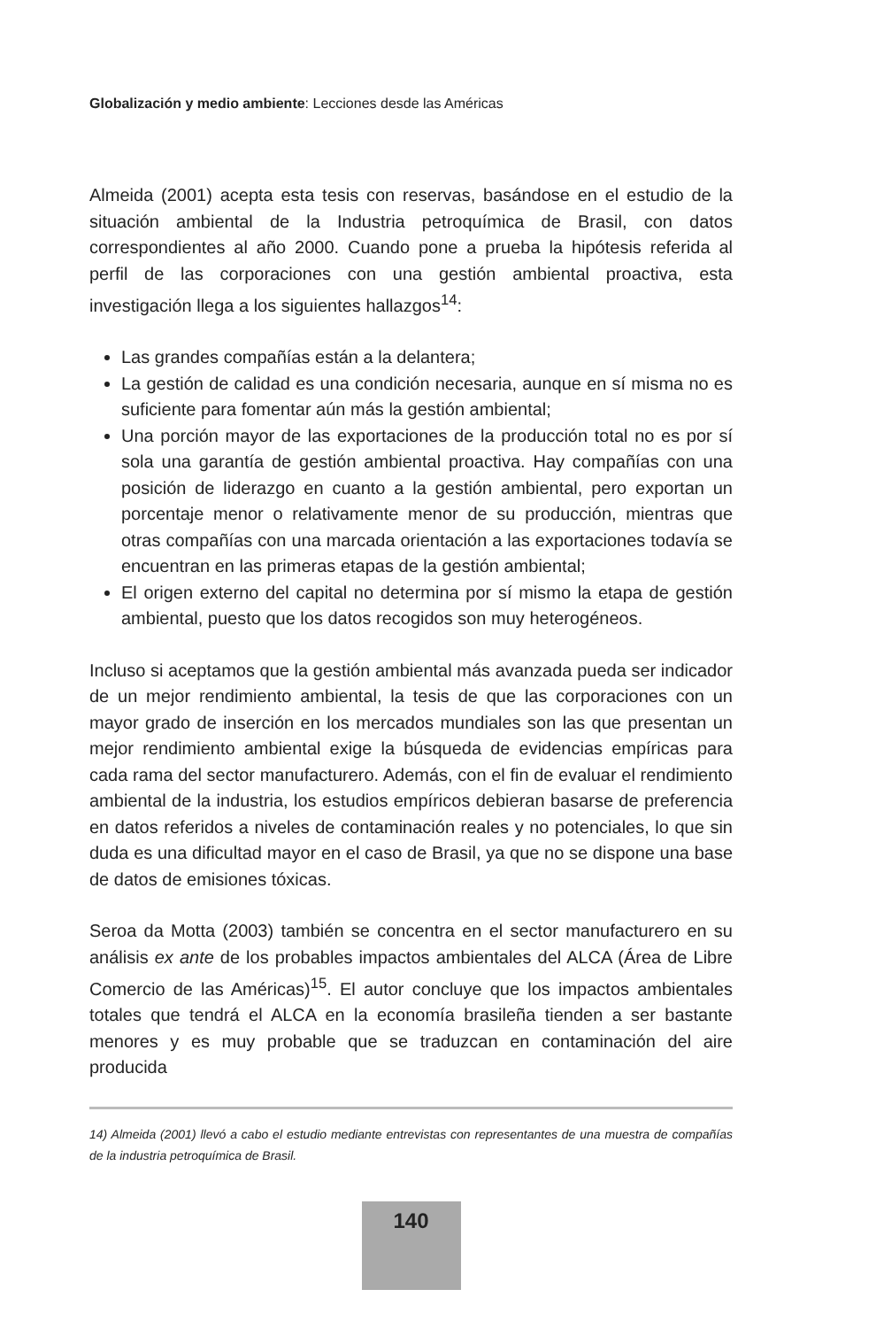Globalización y medio ambiente: Lecciones desde las Américas
Almeida (2001) acepta esta tesis con reservas, basándose en el estudio de la situación ambiental de la Industria petroquímica de Brasil, con datos correspondientes al año 2000. Cuando pone a prueba la hipótesis referida al perfil de las corporaciones con una gestión ambiental proactiva, esta investigación llega a los siguientes hallazgos<sup>14</sup>:
Las grandes compañías están a la delantera;
La gestión de calidad es una condición necesaria, aunque en sí misma no es suficiente para fomentar aún más la gestión ambiental;
Una porción mayor de las exportaciones de la producción total no es por sí sola una garantía de gestión ambiental proactiva. Hay compañías con una posición de liderazgo en cuanto a la gestión ambiental, pero exportan un porcentaje menor o relativamente menor de su producción, mientras que otras compañías con una marcada orientación a las exportaciones todavía se encuentran en las primeras etapas de la gestión ambiental;
El origen externo del capital no determina por sí mismo la etapa de gestión ambiental, puesto que los datos recogidos son muy heterogéneos.
Incluso si aceptamos que la gestión ambiental más avanzada pueda ser indicador de un mejor rendimiento ambiental, la tesis de que las corporaciones con un mayor grado de inserción en los mercados mundiales son las que presentan un mejor rendimiento ambiental exige la búsqueda de evidencias empíricas para cada rama del sector manufacturero. Además, con el fin de evaluar el rendimiento ambiental de la industria, los estudios empíricos debieran basarse de preferencia en datos referidos a niveles de contaminación reales y no potenciales, lo que sin duda es una dificultad mayor en el caso de Brasil, ya que no se dispone una base de datos de emisiones tóxicas.
Seroa da Motta (2003) también se concentra en el sector manufacturero en su análisis ex ante de los probables impactos ambientales del ALCA (Área de Libre Comercio de las Américas)<sup>15</sup>. El autor concluye que los impactos ambientales totales que tendrá el ALCA en la economía brasileña tienden a ser bastante menores y es muy probable que se traduzcan en contaminación del aire producida
14) Almeida (2001) llevó a cabo el estudio mediante entrevistas con representantes de una muestra de compañías de la industria petroquímica de Brasil.
140